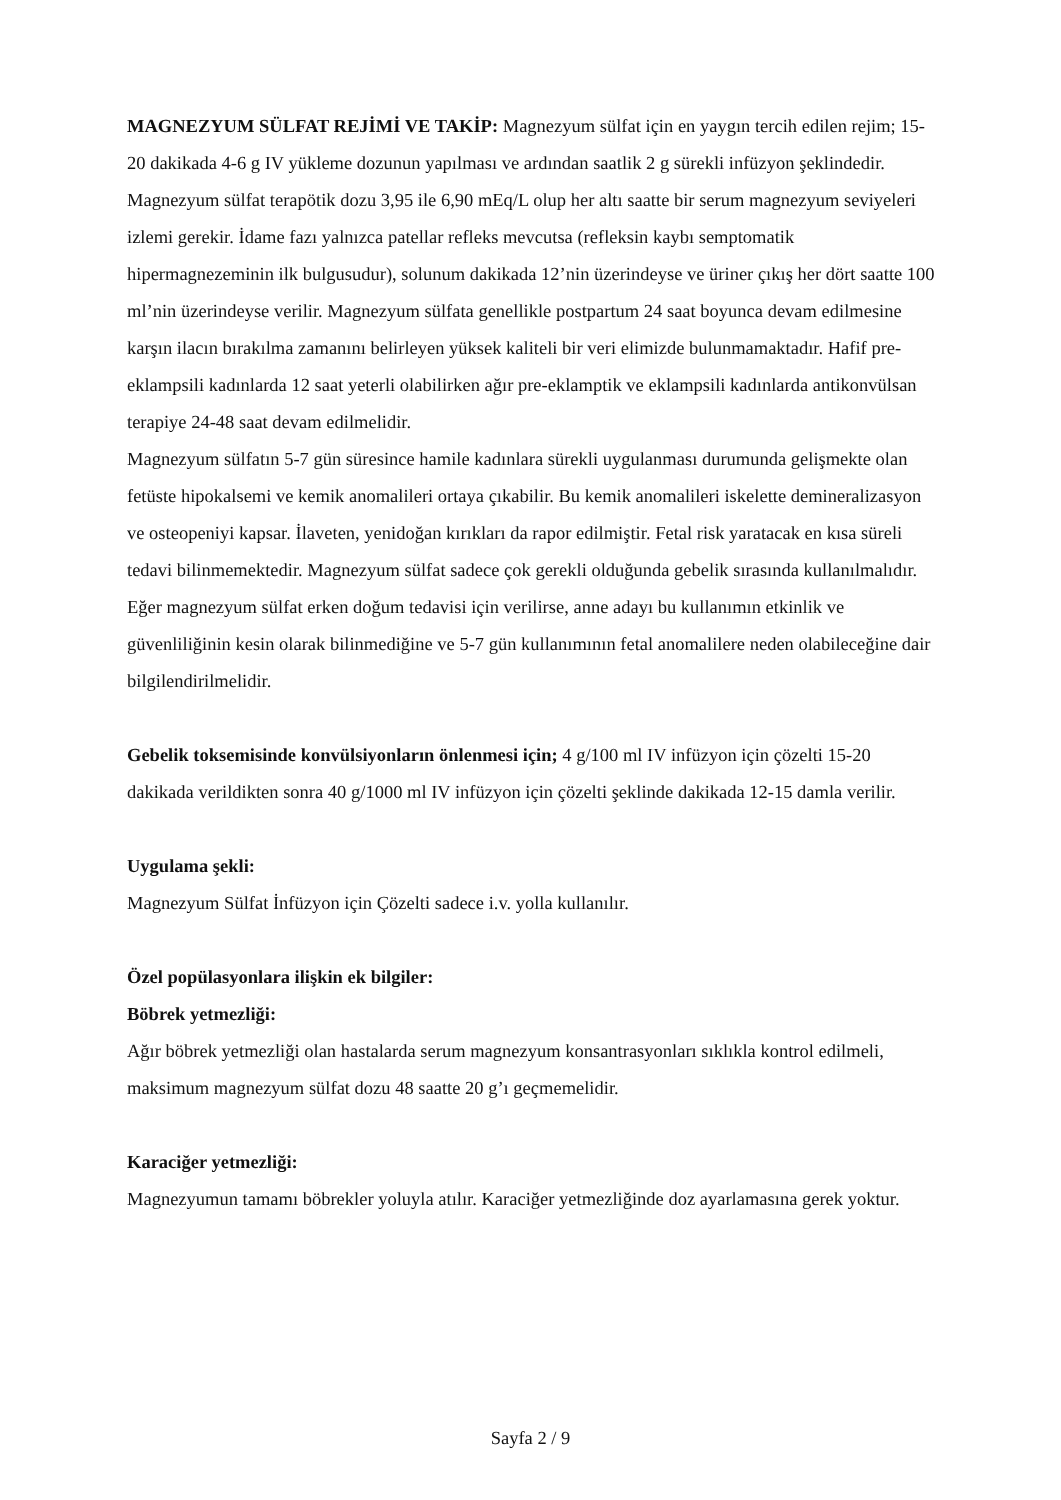MAGNEZYUM SÜLFAT REJİMİ VE TAKİP: Magnezyum sülfat için en yaygın tercih edilen rejim; 15-20 dakikada 4-6 g IV yükleme dozunun yapılması ve ardından saatlik 2 g sürekli infüzyon şeklindedir. Magnezyum sülfat terapötik dozu 3,95 ile 6,90 mEq/L olup her altı saatte bir serum magnezyum seviyeleri izlemi gerekir. İdame fazı yalnızca patellar refleks mevcutsa (refleksin kaybı semptomatik hipermagnezeminin ilk bulgusudur), solunum dakikada 12’nin üzerindeyse ve üriner çıkış her dört saatte 100 ml’nin üzerindeyse verilir. Magnezyum sülfata genellikle postpartum 24 saat boyunca devam edilmesine karşın ilacın bırakılma zamanını belirleyen yüksek kaliteli bir veri elimizde bulunmamaktadır. Hafif pre-eklampsili kadınlarda 12 saat yeterli olabilirken ağır pre-eklamptik ve eklampsili kadınlarda antikonvülsan terapiye 24-48 saat devam edilmelidir.
Magnezyum sülfatın 5-7 gün süresince hamile kadınlara sürekli uygulanması durumunda gelişmekte olan fetüste hipokalsemi ve kemik anomalileri ortaya çıkabilir. Bu kemik anomalileri iskelette demineralizasyon ve osteopeniyi kapsar. İlaveten, yenidoğan kırıkları da rapor edilmiştir. Fetal risk yaratacak en kısa süreli tedavi bilinmemektedir. Magnezyum sülfat sadece çok gerekli olduğunda gebelik sırasında kullanılmalıdır. Eğer magnezyum sülfat erken doğum tedavisi için verilirse, anne adayı bu kullanımın etkinlik ve güvenliliğinin kesin olarak bilinmediğine ve 5-7 gün kullanımının fetal anomalilere neden olabileceğine dair bilgilendirilmelidir.
Gebelik toksemisinde konvülsiyonların önlenmesi için; 4 g/100 ml IV infüzyon için çözelti 15-20 dakikada verildikten sonra 40 g/1000 ml IV infüzyon için çözelti şeklinde dakikada 12-15 damla verilir.
Uygulama şekli:
Magnezyum Sülfat İnfüzyon için Çözelti sadece i.v. yolla kullanılır.
Özel popülasyonlara ilişkin ek bilgiler:
Böbrek yetmezliği:
Ağır böbrek yetmezliği olan hastalarda serum magnezyum konsantrasyonları sıklıkla kontrol edilmeli, maksimum magnezyum sülfat dozu 48 saatte 20 g’ı geçmemelidir.
Karaciğer yetmezliği:
Magnezyumun tamamı böbrekler yoluyla atılır. Karaciğer yetmezliğinde doz ayarlamasına gerek yoktur.
Sayfa 2 / 9